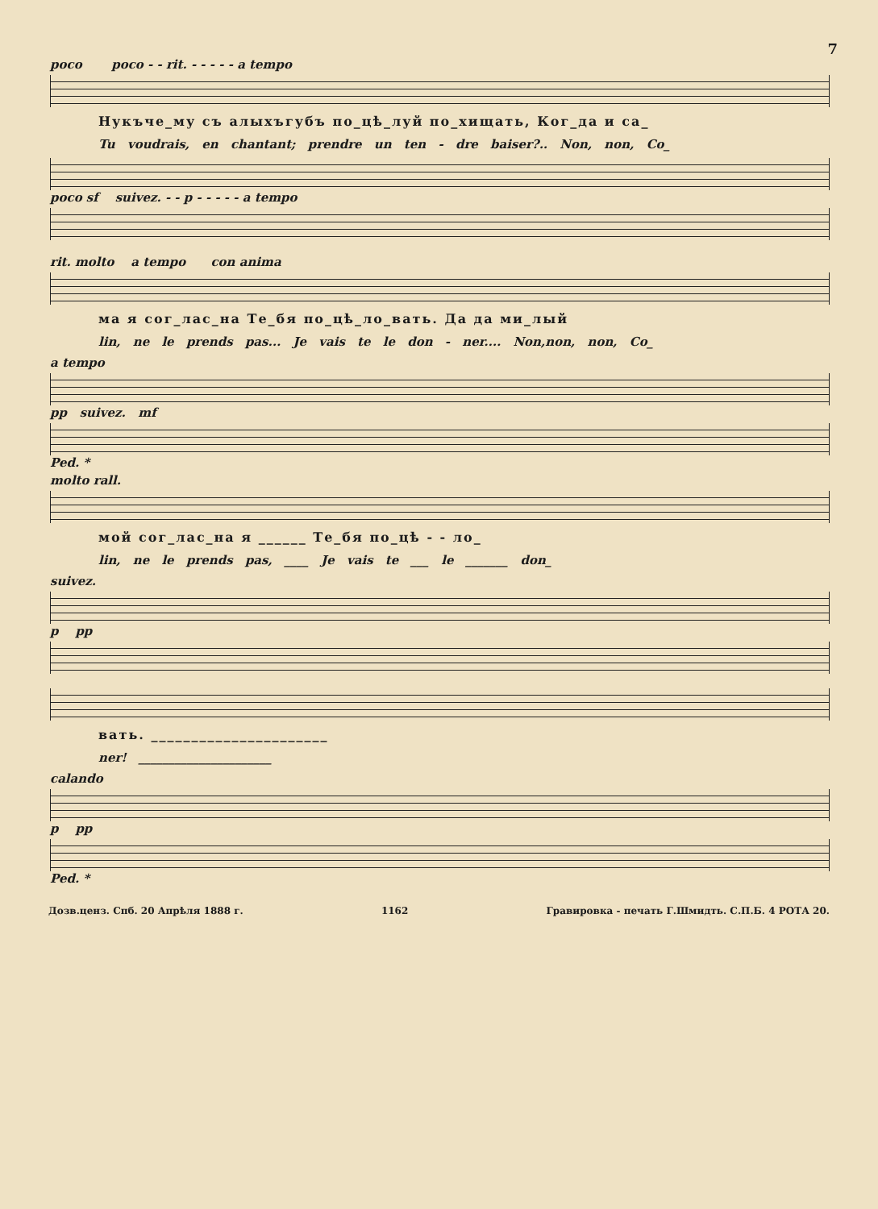7
poco poco - - rit. - - - - - a tempo
Нукъче_му съ алыхъгубъ по_цѣ_луй по_хищать, Ког_да и са_
Tu voudrais, en chantant; prendre un ten - dre baiser?.. Non, non, Co_
poco sf suivez. - - p - - - - - a tempo
rit. molto a tempo con anima
ма я сог_лас_на Те_бя по_цѣ_ло_вать. Да да ми_лый
lin, ne le prends pas... Je vais te le don - ner.... Non,non, non, Co_
a tempo
pp suivez. mf
Ped. *
molto rall.
мой сог_лас_на я ______ Те_бя по_цѣ - - ло_
lin, ne le prends pas, ____ Je vais te ___ le _______ don_
suivez.
p pp
вать. ______________________
ner! ______________________
calando
p pp
Ped. *
Дозв.ценз. Спб. 20 Апрѣля 1888 г. 1162 Гравировка - печать Г.Шмидть. С.П.Б. 4 РОТА 20.